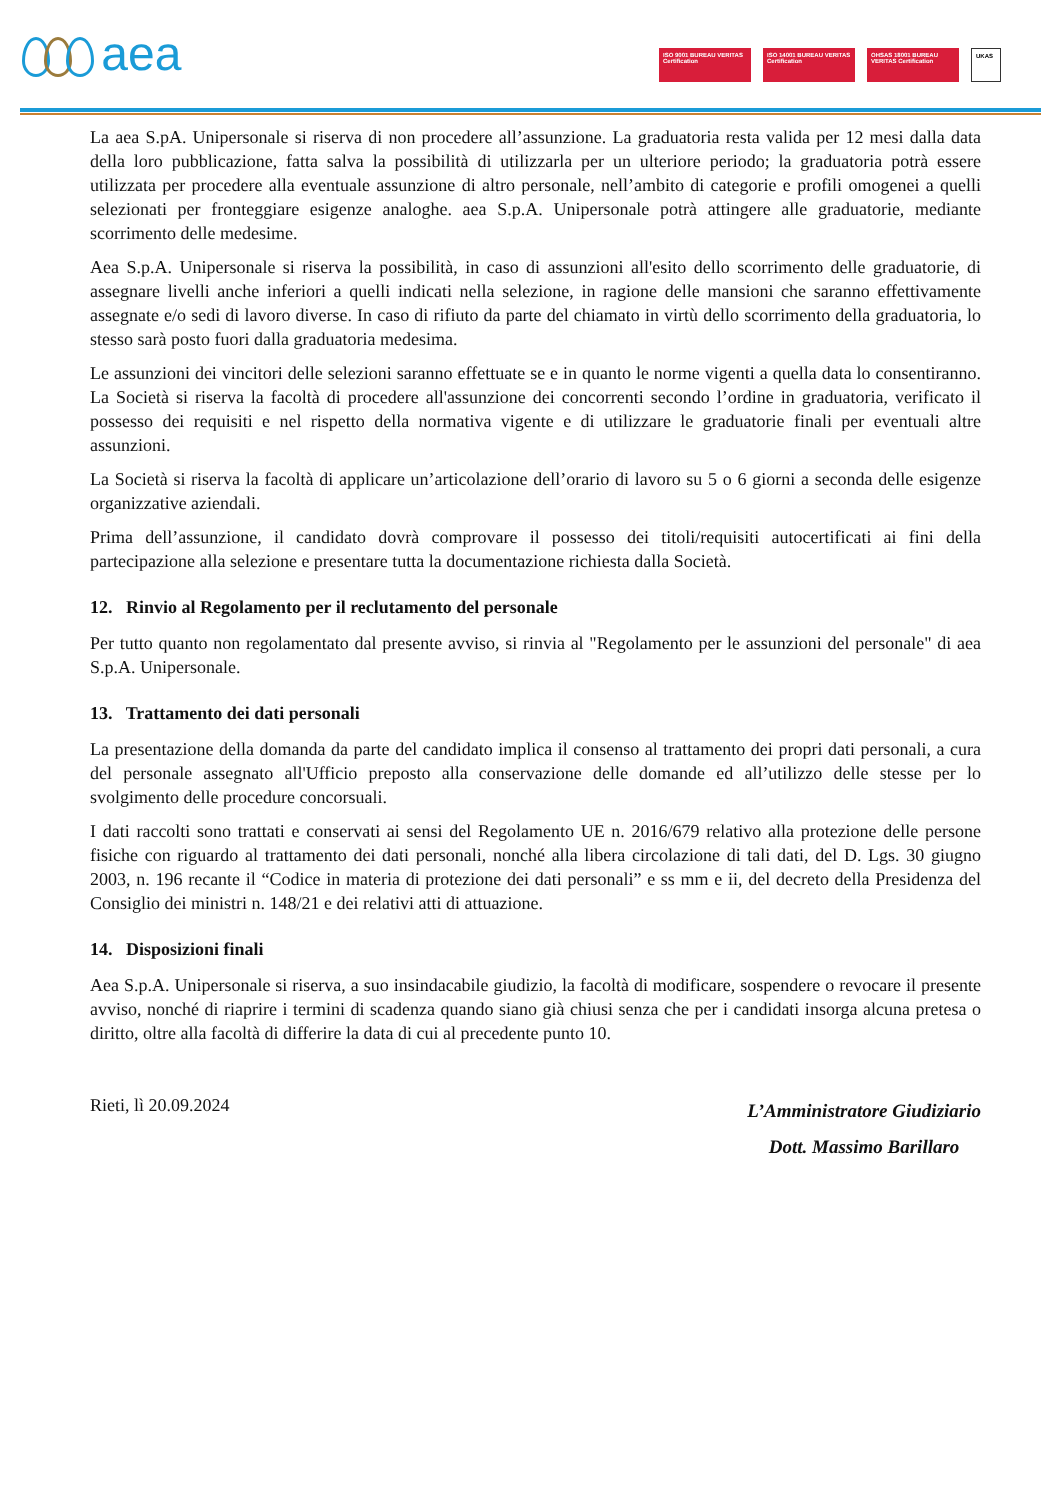aea
ISO 9001 BUREAU VERITAS Certification
ISO 14001 BUREAU VERITAS Certification
OHSAS 18001 BUREAU VERITAS Certification
UKAS
La aea S.pA. Unipersonale si riserva di non procedere all’assunzione. La graduatoria resta valida per 12 mesi dalla data della loro pubblicazione, fatta salva la possibilità di utilizzarla per un ulteriore periodo; la graduatoria potrà essere utilizzata per procedere alla eventuale assunzione di altro personale, nell’ambito di categorie e profili omogenei a quelli selezionati per fronteggiare esigenze analoghe. aea S.p.A. Unipersonale potrà attingere alle graduatorie, mediante scorrimento delle medesime.
Aea S.p.A. Unipersonale si riserva la possibilità, in caso di assunzioni all'esito dello scorrimento delle graduatorie, di assegnare livelli anche inferiori a quelli indicati nella selezione, in ragione delle mansioni che saranno effettivamente assegnate e/o sedi di lavoro diverse. In caso di rifiuto da parte del chiamato in virtù dello scorrimento della graduatoria, lo stesso sarà posto fuori dalla graduatoria medesima.
Le assunzioni dei vincitori delle selezioni saranno effettuate se e in quanto le norme vigenti a quella data lo consentiranno. La Società si riserva la facoltà di procedere all'assunzione dei concorrenti secondo l’ordine in graduatoria, verificato il possesso dei requisiti e nel rispetto della normativa vigente e di utilizzare le graduatorie finali per eventuali altre assunzioni.
La Società si riserva la facoltà di applicare un’articolazione dell’orario di lavoro su 5 o 6 giorni a seconda delle esigenze organizzative aziendali.
Prima dell’assunzione, il candidato dovrà comprovare il possesso dei titoli/requisiti autocertificati ai fini della partecipazione alla selezione e presentare tutta la documentazione richiesta dalla Società.
12. Rinvio al Regolamento per il reclutamento del personale
Per tutto quanto non regolamentato dal presente avviso, si rinvia al "Regolamento per le assunzioni del personale" di aea S.p.A. Unipersonale.
13. Trattamento dei dati personali
La presentazione della domanda da parte del candidato implica il consenso al trattamento dei propri dati personali, a cura del personale assegnato all'Ufficio preposto alla conservazione delle domande ed all’utilizzo delle stesse per lo svolgimento delle procedure concorsuali.
I dati raccolti sono trattati e conservati ai sensi del Regolamento UE n. 2016/679 relativo alla protezione delle persone fisiche con riguardo al trattamento dei dati personali, nonché alla libera circolazione di tali dati, del D. Lgs. 30 giugno 2003, n. 196 recante il “Codice in materia di protezione dei dati personali” e ss mm e ii, del decreto della Presidenza del Consiglio dei ministri n. 148/21 e dei relativi atti di attuazione.
14. Disposizioni finali
Aea S.p.A. Unipersonale si riserva, a suo insindacabile giudizio, la facoltà di modificare, sospendere o revocare il presente avviso, nonché di riaprire i termini di scadenza quando siano già chiusi senza che per i candidati insorga alcuna pretesa o diritto, oltre alla facoltà di differire la data di cui al precedente punto 10.
Rieti, lì 20.09.2024
L’Amministratore Giudiziario
Dott. Massimo Barillaro